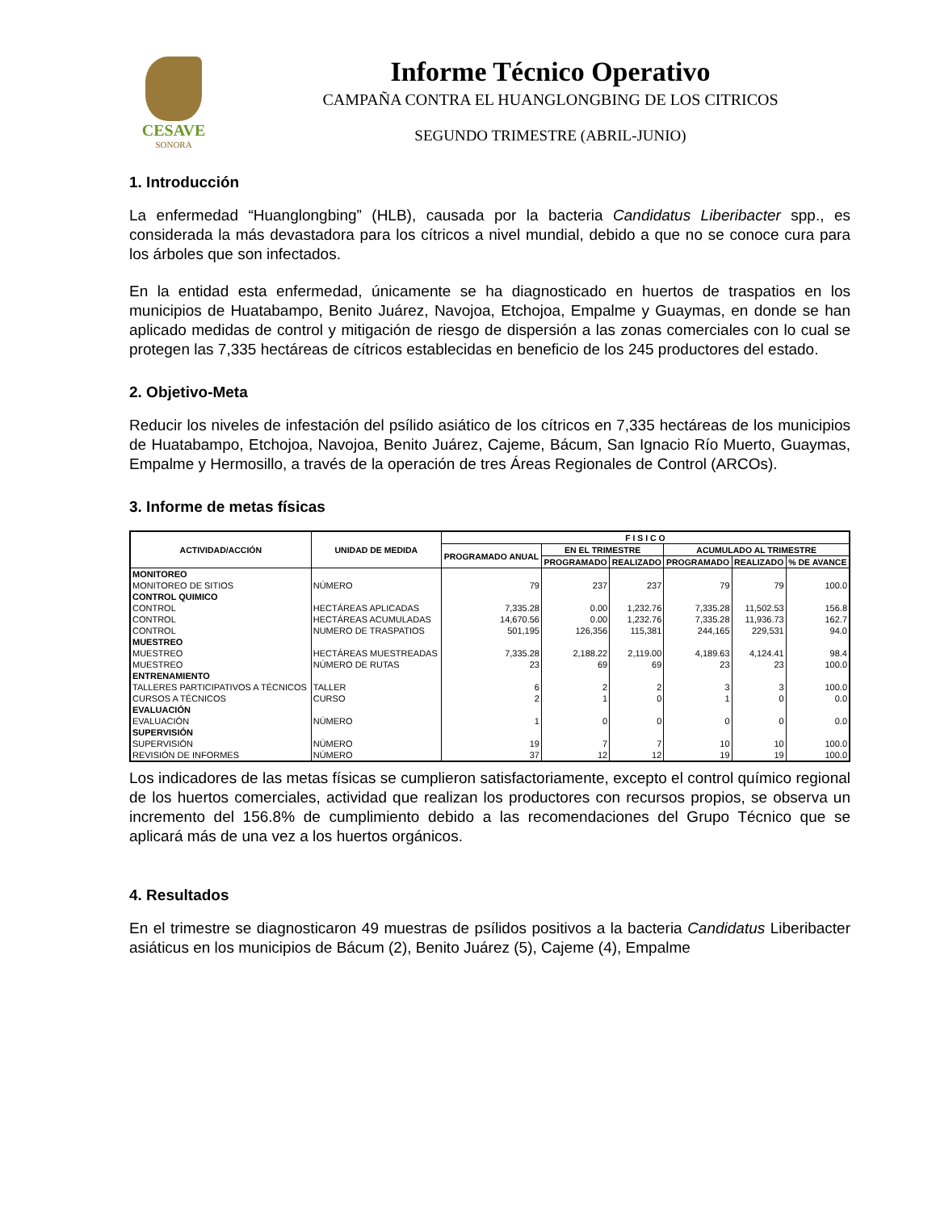CESAVE
SONORA
Informe Técnico Operativo
CAMPAÑA CONTRA EL HUANGLONGBING DE LOS CITRICOS
SEGUNDO TRIMESTRE (ABRIL-JUNIO)
1. Introducción
La enfermedad “Huanglongbing” (HLB), causada por la bacteria Candidatus Liberibacter spp., es considerada la más devastadora para los cítricos a nivel mundial, debido a que no se conoce cura para los árboles que son infectados.
En la entidad esta enfermedad, únicamente se ha diagnosticado en huertos de traspatios en los municipios de Huatabampo, Benito Juárez, Navojoa, Etchojoa, Empalme y Guaymas, en donde se han aplicado medidas de control y mitigación de riesgo de dispersión a las zonas comerciales con lo cual se protegen las 7,335 hectáreas de cítricos establecidas en beneficio de los 245 productores del estado.
2. Objetivo-Meta
Reducir los niveles de infestación del psílido asiático de los cítricos en 7,335 hectáreas de los municipios de Huatabampo, Etchojoa, Navojoa, Benito Juárez, Cajeme, Bácum, San Ignacio Río Muerto, Guaymas, Empalme y Hermosillo, a través de la operación de tres Áreas Regionales de Control (ARCOs).
3. Informe de metas físicas
| ACTIVIDAD/ACCIÓN | UNIDAD DE MEDIDA | F I S I C O | | | | | |
| --- | --- | --- | --- | --- | --- | --- | --- |
| | | PROGRAMADO ANUAL | EN EL TRIMESTRE | | ACUMULADO AL TRIMESTRE | | |
| | | | PROGRAMADO | REALIZADO | PROGRAMADO | REALIZADO | % DE AVANCE |
| MONITOREO | | | | | | | |
| MONITOREO DE SITIOS | NÚMERO | 79 | 237 | 237 | 79 | 79 | 100.0 |
| CONTROL QUIMICO | | | | | | | |
| CONTROL | HECTÁREAS APLICADAS | 7,335.28 | 0.00 | 1,232.76 | 7,335.28 | 11,502.53 | 156.8 |
| CONTROL | HECTÁREAS ACUMULADAS | 14,670.56 | 0.00 | 1,232.76 | 7,335.28 | 11,936.73 | 162.7 |
| CONTROL | NUMERO DE TRASPATIOS | 501,195 | 126,356 | 115,381 | 244,165 | 229,531 | 94.0 |
| MUESTREO | | | | | | | |
| MUESTREO | HECTÁREAS MUESTREADAS | 7,335.28 | 2,188.22 | 2,119.00 | 4,189.63 | 4,124.41 | 98.4 |
| MUESTREO | NÚMERO DE RUTAS | 23 | 69 | 69 | 23 | 23 | 100.0 |
| ENTRENAMIENTO | | | | | | | |
| TALLERES PARTICIPATIVOS A TÉCNICOS | TALLER | 6 | 2 | 2 | 3 | 3 | 100.0 |
| CURSOS A TÉCNICOS | CURSO | 2 | 1 | 0 | 1 | 0 | 0.0 |
| EVALUACIÓN | | | | | | | |
| EVALUACIÓN | NÚMERO | 1 | 0 | 0 | 0 | 0 | 0.0 |
| SUPERVISIÓN | | | | | | | |
| SUPERVISIÓN | NÚMERO | 19 | 7 | 7 | 10 | 10 | 100.0 |
| REVISIÓN DE INFORMES | NÚMERO | 37 | 12 | 12 | 19 | 19 | 100.0 |
Los indicadores de las metas físicas se cumplieron satisfactoriamente, excepto el control químico regional de los huertos comerciales, actividad que realizan los productores con recursos propios, se observa un incremento del 156.8% de cumplimiento debido a las recomendaciones del Grupo Técnico que se aplicará más de una vez a los huertos orgánicos.
4. Resultados
En el trimestre se diagnosticaron 49 muestras de psílidos positivos a la bacteria Candidatus Liberibacter asiáticus en los municipios de Bácum (2), Benito Juárez (5), Cajeme (4), Empalme